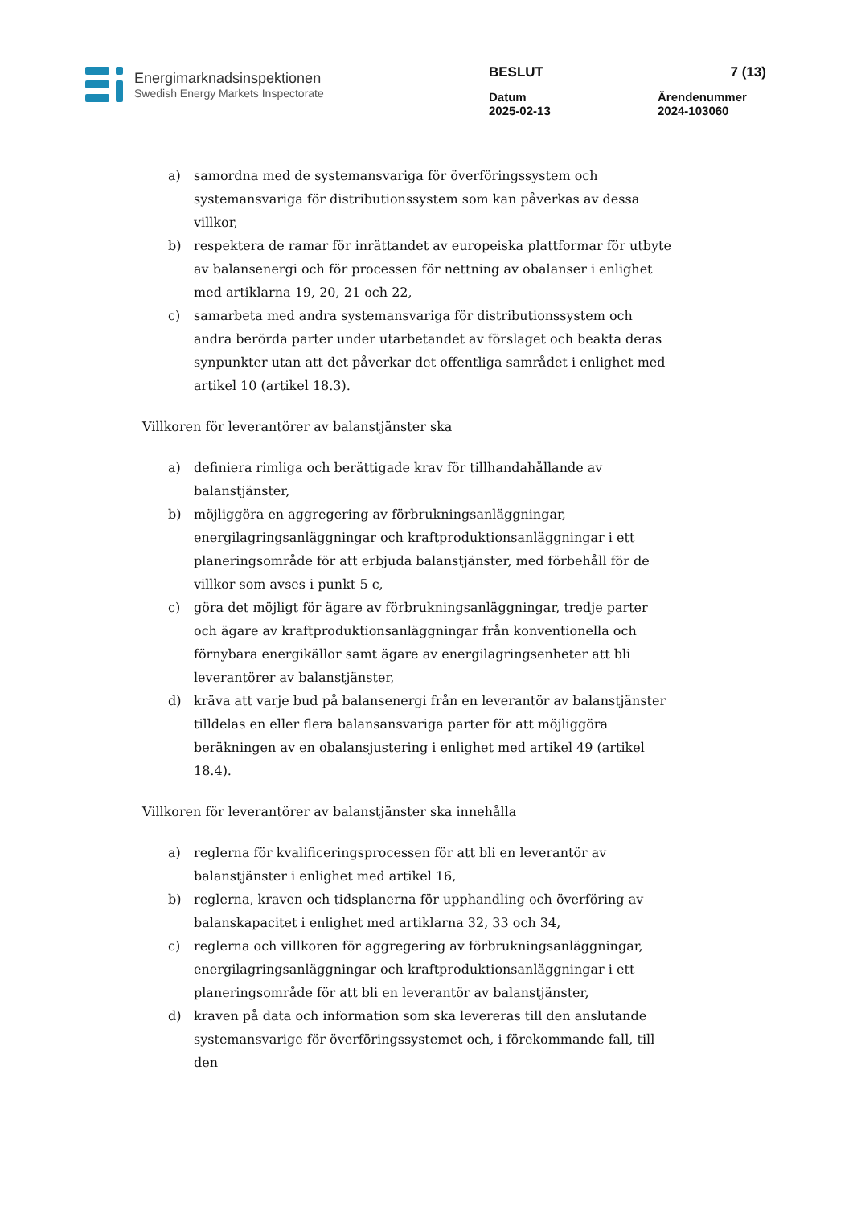Energimarknadsinspektionen
Swedish Energy Markets Inspectorate
BESLUT 7 (13)
Datum
2025-02-13 Ärendenummer
2024-103060
a) samordna med de systemansvariga för överföringssystem och systemansvariga för distributionssystem som kan påverkas av dessa villkor,
b) respektera de ramar för inrättandet av europeiska plattformar för utbyte av balansenergi och för processen för nettning av obalanser i enlighet med artiklarna 19, 20, 21 och 22,
c) samarbeta med andra systemansvariga för distributionssystem och andra berörda parter under utarbetandet av förslaget och beakta deras synpunkter utan att det påverkar det offentliga samrådet i enlighet med artikel 10 (artikel 18.3).
Villkoren för leverantörer av balanstjänster ska
a) definiera rimliga och berättigade krav för tillhandahållande av balanstjänster,
b) möjliggöra en aggregering av förbrukningsanläggningar, energilagringsanläggningar och kraftproduktionsanläggningar i ett planeringsområde för att erbjuda balanstjänster, med förbehåll för de villkor som avses i punkt 5 c,
c) göra det möjligt för ägare av förbrukningsanläggningar, tredje parter och ägare av kraftproduktionsanläggningar från konventionella och förnybara energikällor samt ägare av energilagringsenheter att bli leverantörer av balanstjänster,
d) kräva att varje bud på balansenergi från en leverantör av balanstjänster tilldelas en eller flera balansansvariga parter för att möjliggöra beräkningen av en obalansjustering i enlighet med artikel 49 (artikel 18.4).
Villkoren för leverantörer av balanstjänster ska innehålla
a) reglerna för kvalificeringsprocessen för att bli en leverantör av balanstjänster i enlighet med artikel 16,
b) reglerna, kraven och tidsplanerna för upphandling och överföring av balanskapacitet i enlighet med artiklarna 32, 33 och 34,
c) reglerna och villkoren för aggregering av förbrukningsanläggningar, energilagringsanläggningar och kraftproduktionsanläggningar i ett planeringsområde för att bli en leverantör av balanstjänster,
d) kraven på data och information som ska levereras till den anslutande systemansvarige för överföringssystemet och, i förekommande fall, till den